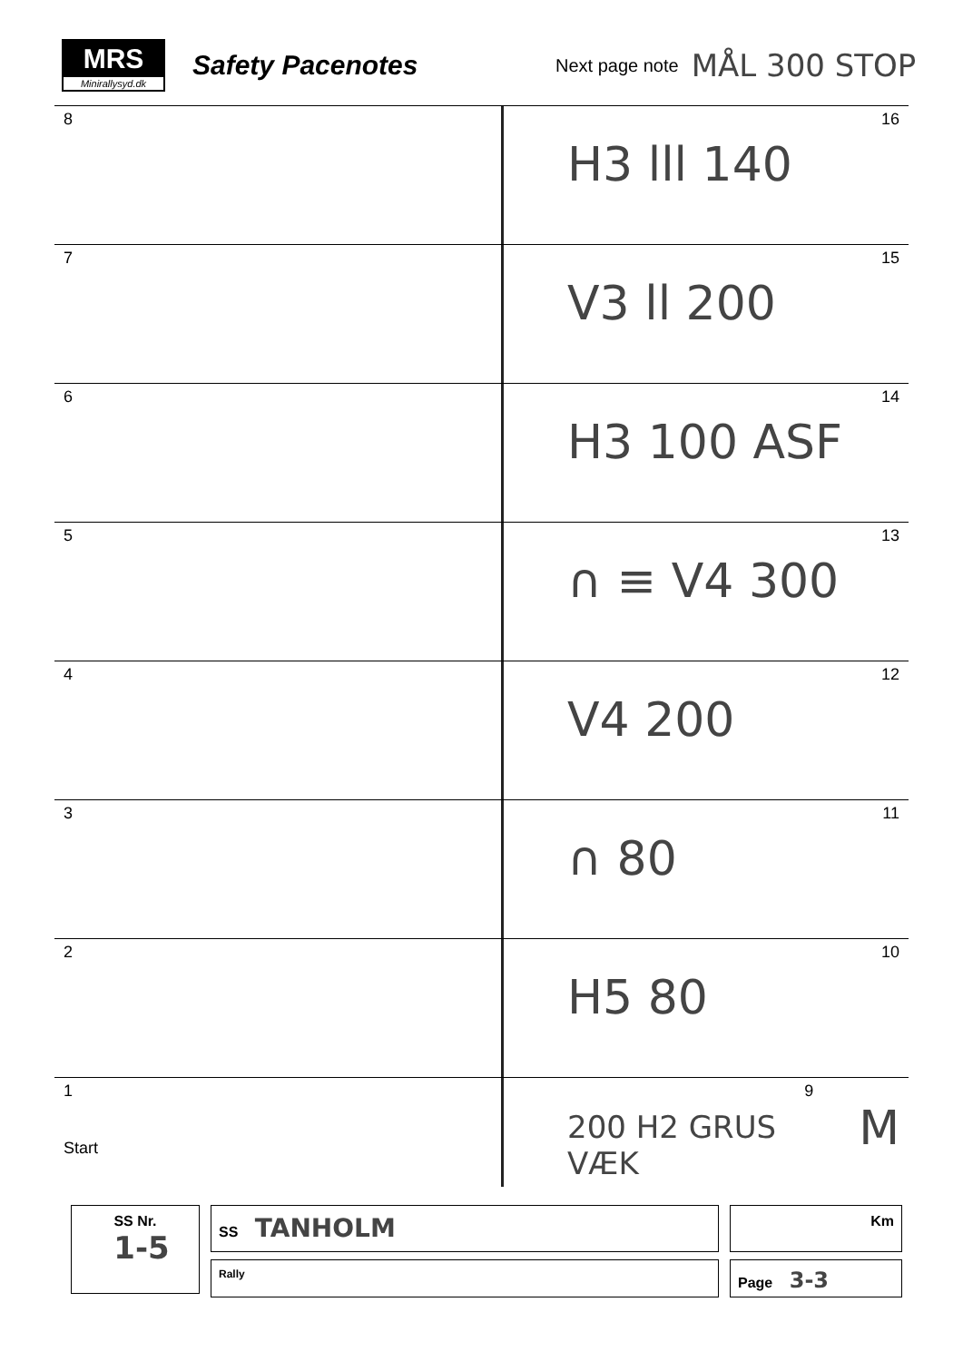MRS
Minirallysyd.dk
Safety Pacenotes
Next page note
MÅL 300 STOP
8
H3 lll 140 16
7
V3 ll 200 15
6
H3 100 ASF 14
5
∩ ≡ V4 300 13
4
V4 200 12
3
∩ 80 11
2
H5 80 10
1
Start
200 H2 GRUS VÆK 9 M
SS Nr.
1-5
SS TANHOLM
Rally
Km
Page 3-3